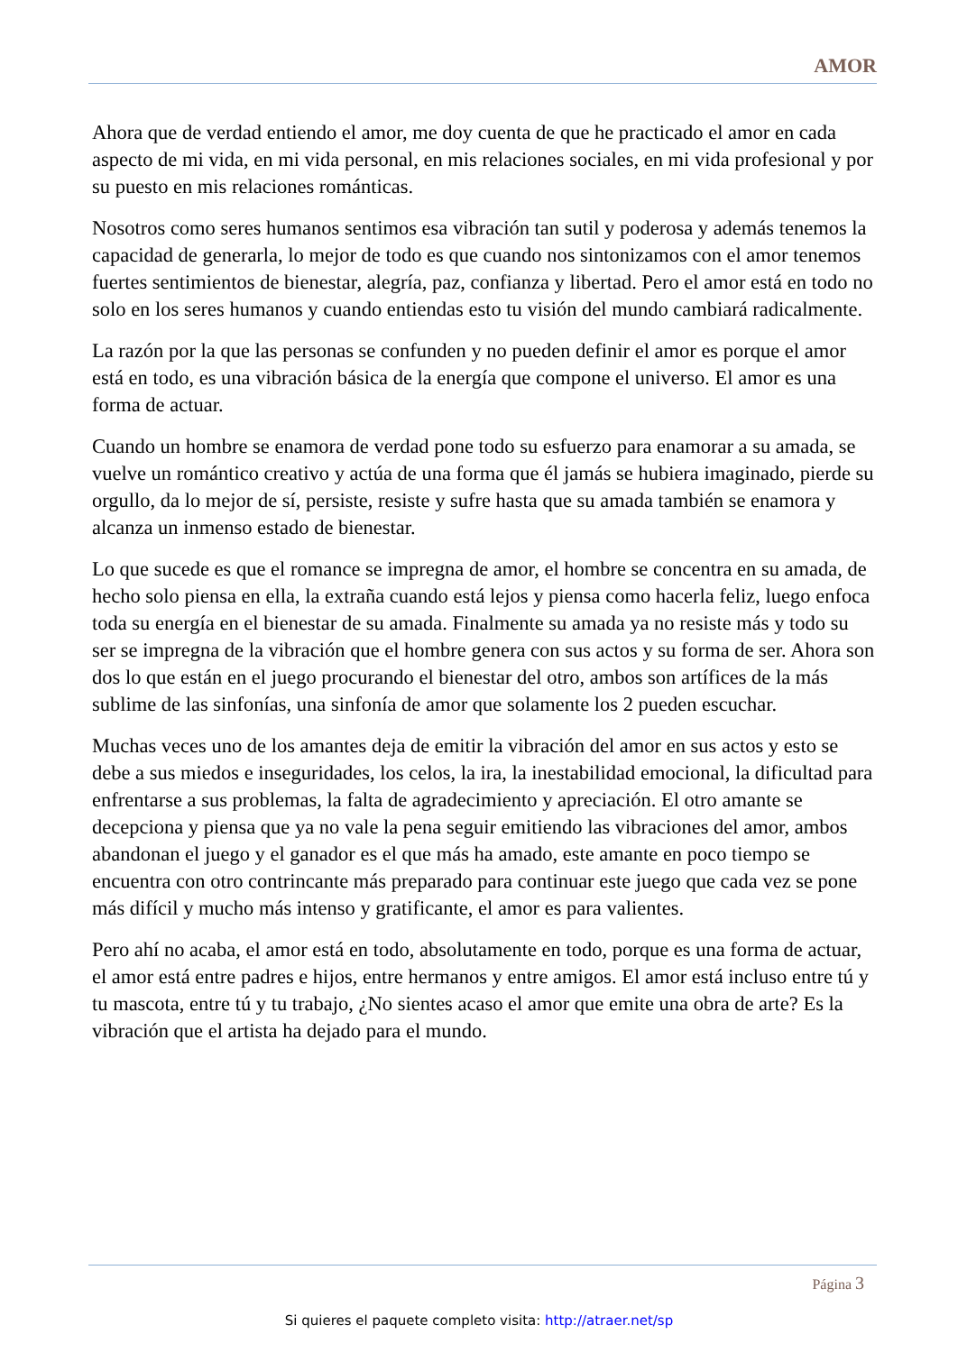AMOR
Ahora que de verdad entiendo el amor, me doy cuenta de que he practicado el amor en cada aspecto de mi vida, en mi vida personal, en mis relaciones sociales, en mi vida profesional y por su puesto en mis relaciones románticas.
Nosotros como seres humanos sentimos esa vibración tan sutil y poderosa y además tenemos la capacidad de generarla, lo mejor de todo es que cuando nos sintonizamos con el amor tenemos fuertes sentimientos de bienestar, alegría, paz, confianza y libertad. Pero el amor está en todo no solo en los seres humanos y cuando entiendas esto tu visión del mundo cambiará radicalmente.
La razón por la que las personas se confunden y no pueden definir el amor es porque el amor está en todo, es una vibración básica de la energía que compone el universo. El amor es una forma de actuar.
Cuando un hombre se enamora de verdad pone todo su esfuerzo para enamorar a su amada, se vuelve un romántico creativo y actúa de una forma que él jamás se hubiera imaginado, pierde su orgullo, da lo mejor de sí, persiste, resiste y sufre hasta que su amada también se enamora y alcanza un inmenso estado de bienestar.
Lo que sucede es que el romance se impregna de amor, el hombre se concentra en su amada, de hecho solo piensa en ella, la extraña cuando está lejos y piensa como hacerla feliz, luego enfoca toda su energía en el bienestar de su amada. Finalmente su amada ya no resiste más y todo su ser se impregna de la vibración que el hombre genera con sus actos y su forma de ser. Ahora son dos lo que están en el juego procurando el bienestar del otro, ambos son artífices de la más sublime de las sinfonías, una sinfonía de amor que solamente los 2 pueden escuchar.
Muchas veces uno de los amantes deja de emitir la vibración del amor en sus actos y esto se debe a sus miedos e inseguridades, los celos, la ira, la inestabilidad emocional, la dificultad para enfrentarse a sus problemas, la falta de agradecimiento y apreciación. El otro amante se decepciona y piensa que ya no vale la pena seguir emitiendo las vibraciones del amor, ambos abandonan el juego y el ganador es el que más ha amado, este amante en poco tiempo se encuentra con otro contrincante más preparado para continuar este juego que cada vez se pone más difícil y mucho más intenso y gratificante, el amor es para valientes.
Pero ahí no acaba, el amor está en todo, absolutamente en todo, porque es una forma de actuar, el amor está entre padres e hijos, entre hermanos y entre amigos. El amor está incluso entre tú y tu mascota, entre tú y tu trabajo, ¿No sientes acaso el amor que emite una obra de arte? Es la vibración que el artista ha dejado para el mundo.
Página 3
Si quieres el paquete completo visita: http://atraer.net/sp